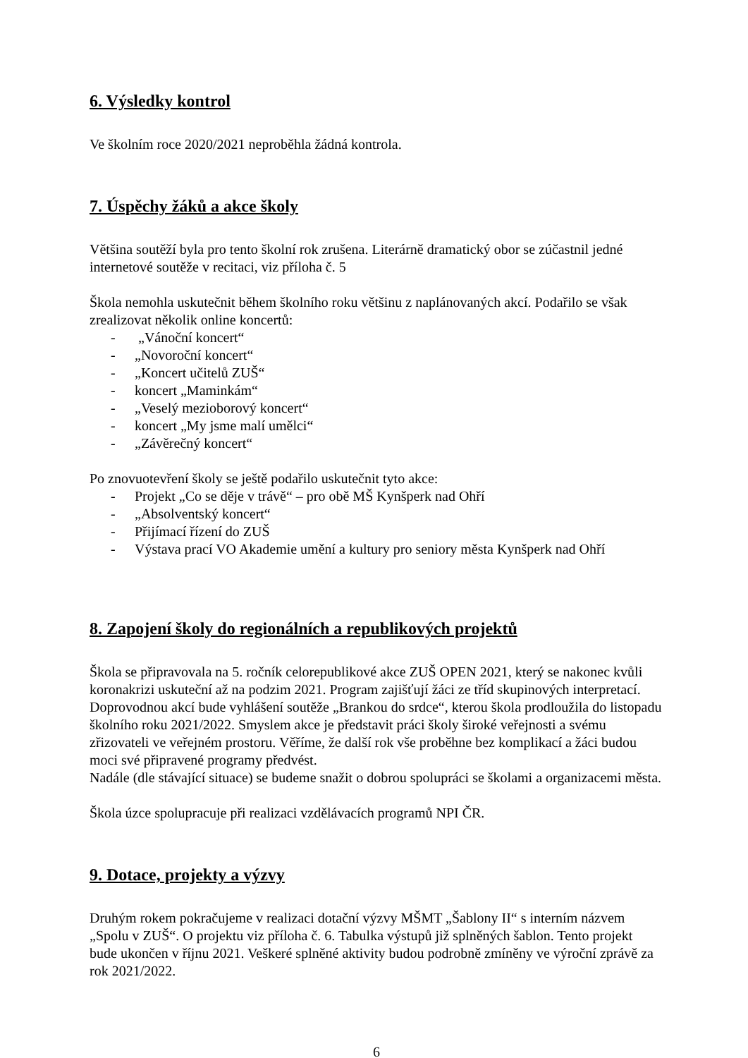6. Výsledky kontrol
Ve školním roce 2020/2021 neproběhla žádná kontrola.
7. Úspěchy žáků a akce školy
Většina soutěží byla pro tento školní rok zrušena. Literárně dramatický obor se zúčastnil jedné internetové soutěže v recitaci, viz příloha č. 5
Škola nemohla uskutečnit během školního roku většinu z naplánovaných akcí. Podařilo se však zrealizovat několik online koncertů:
- „Vánoční koncert“
- „Novoroční koncert“
- „Koncert učitelů ZUŠ“
- koncert „Maminkám“
- „Veselý mezioborový koncert“
- koncert „My jsme malí umělci“
- „Závěrečný koncert“
Po znovuotevření školy se ještě podařilo uskutečnit tyto akce:
- Projekt „Co se děje v trávě“ – pro obě MŠ Kynšperk nad Ohří
- „Absolventský koncert“
- Přijímací řízení do ZUŠ
- Výstava prací VO Akademie umění a kultury pro seniory města Kynšperk nad Ohří
8. Zapojení školy do regionálních a republikových projektů
Škola se připravovala na 5. ročník celorepublikové akce ZUŠ OPEN 2021, který se nakonec kvůli koronakrizi uskuteční až na podzim 2021. Program zajišťují žáci ze tříd skupinových interpretací. Doprovodnou akcí bude vyhlášení soutěže „Brankou do srdce“, kterou škola prodloužila do listopadu školního roku 2021/2022. Smyslem akce je představit práci školy široké veřejnosti a svému zřizovateli ve veřejném prostoru. Věříme, že další rok vše proběhne bez komplikací a žáci budou moci své připravené programy předvést.
Nadále (dle stávající situace) se budeme snažit o dobrou spolupráci se školami a organizacemi města.
Škola úzce spolupracuje při realizaci vzdělávacích programů NPI ČR.
9. Dotace, projekty a výzvy
Druhým rokem pokračujeme v realizaci dotační výzvy MŠMT „Šablony II“ s interním názvem „Spolu v ZUŠ“. O projektu viz příloha č. 6. Tabulka výstupů již splněných šablon. Tento projekt bude ukončen v říjnu 2021. Veškeré splněné aktivity budou podrobně zmíněny ve výroční zprávě za rok 2021/2022.
6